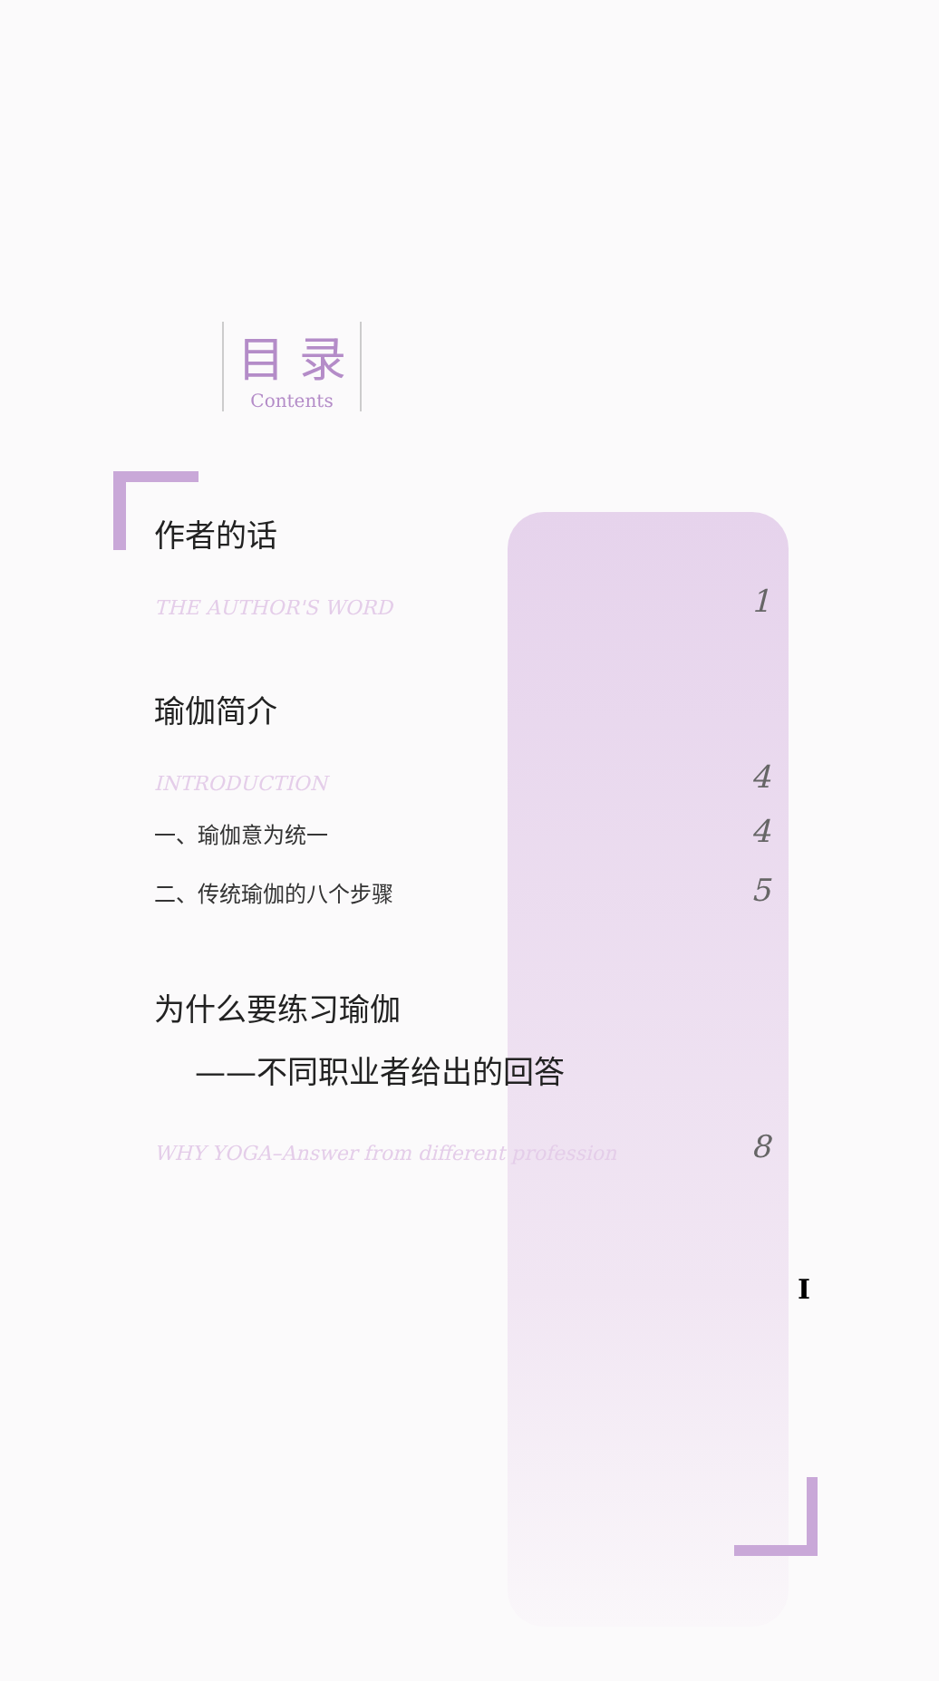目 录
Contents
作者的话
THE AUTHOR'S WORD 1
瑜伽简介
INTRODUCTION 4
一、瑜伽意为统一 4
二、传统瑜伽的八个步骤 5
为什么要练习瑜伽
——不同职业者给出的回答
WHY YOGA–Answer from different profession 8
I